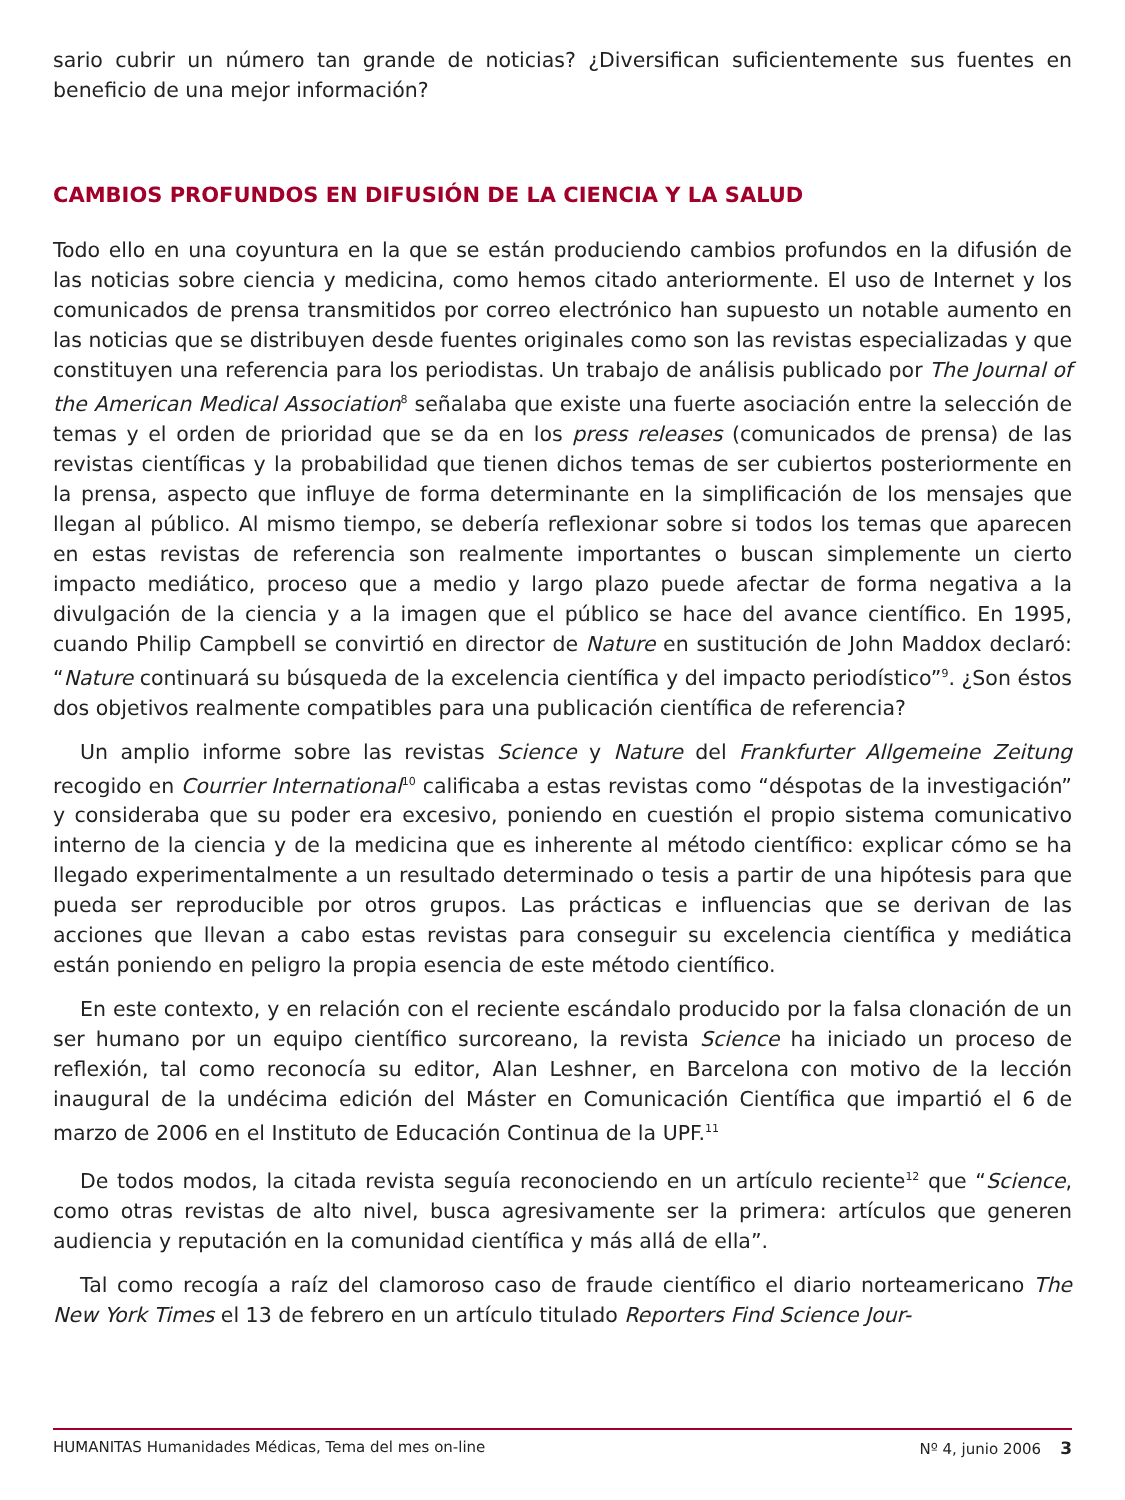sario cubrir un número tan grande de noticias? ¿Diversifican suficientemente sus fuentes en beneficio de una mejor información?
CAMBIOS PROFUNDOS EN DIFUSIÓN DE LA CIENCIA Y LA SALUD
Todo ello en una coyuntura en la que se están produciendo cambios profundos en la difusión de las noticias sobre ciencia y medicina, como hemos citado anteriormente. El uso de Internet y los comunicados de prensa transmitidos por correo electrónico han supuesto un notable aumento en las noticias que se distribuyen desde fuentes originales como son las revistas especializadas y que constituyen una referencia para los periodistas. Un trabajo de análisis publicado por The Journal of the American Medical Association<sup>8</sup> señalaba que existe una fuerte asociación entre la selección de temas y el orden de prioridad que se da en los press releases (comunicados de prensa) de las revistas científicas y la probabilidad que tienen dichos temas de ser cubiertos posteriormente en la prensa, aspecto que influye de forma determinante en la simplificación de los mensajes que llegan al público. Al mismo tiempo, se debería reflexionar sobre si todos los temas que aparecen en estas revistas de referencia son realmente importantes o buscan simplemente un cierto impacto mediático, proceso que a medio y largo plazo puede afectar de forma negativa a la divulgación de la ciencia y a la imagen que el público se hace del avance científico. En 1995, cuando Philip Campbell se convirtió en director de Nature en sustitución de John Maddox declaró: “Nature continuará su búsqueda de la excelencia científica y del impacto periodístico”<sup>9</sup>. ¿Son éstos dos objetivos realmente compatibles para una publicación científica de referencia?
Un amplio informe sobre las revistas Science y Nature del Frankfurter Allgemeine Zeitung recogido en Courrier International<sup>10</sup> calificaba a estas revistas como “déspotas de la investigación” y consideraba que su poder era excesivo, poniendo en cuestión el propio sistema comunicativo interno de la ciencia y de la medicina que es inherente al método científico: explicar cómo se ha llegado experimentalmente a un resultado determinado o tesis a partir de una hipótesis para que pueda ser reproducible por otros grupos. Las prácticas e influencias que se derivan de las acciones que llevan a cabo estas revistas para conseguir su excelencia científica y mediática están poniendo en peligro la propia esencia de este método científico.
En este contexto, y en relación con el reciente escándalo producido por la falsa clonación de un ser humano por un equipo científico surcoreano, la revista Science ha iniciado un proceso de reflexión, tal como reconocía su editor, Alan Leshner, en Barcelona con motivo de la lección inaugural de la undécima edición del Máster en Comunicación Científica que impartió el 6 de marzo de 2006 en el Instituto de Educación Continua de la UPF.<sup>11</sup>
De todos modos, la citada revista seguía reconociendo en un artículo reciente<sup>12</sup> que “Science, como otras revistas de alto nivel, busca agresivamente ser la primera: artículos que generen audiencia y reputación en la comunidad científica y más allá de ella”.
Tal como recogía a raíz del clamoroso caso de fraude científico el diario norteamericano The New York Times el 13 de febrero en un artículo titulado Reporters Find Science Jour-
HUMANITAS Humanidades Médicas, Tema del mes on-line Nº 4, junio 2006 3